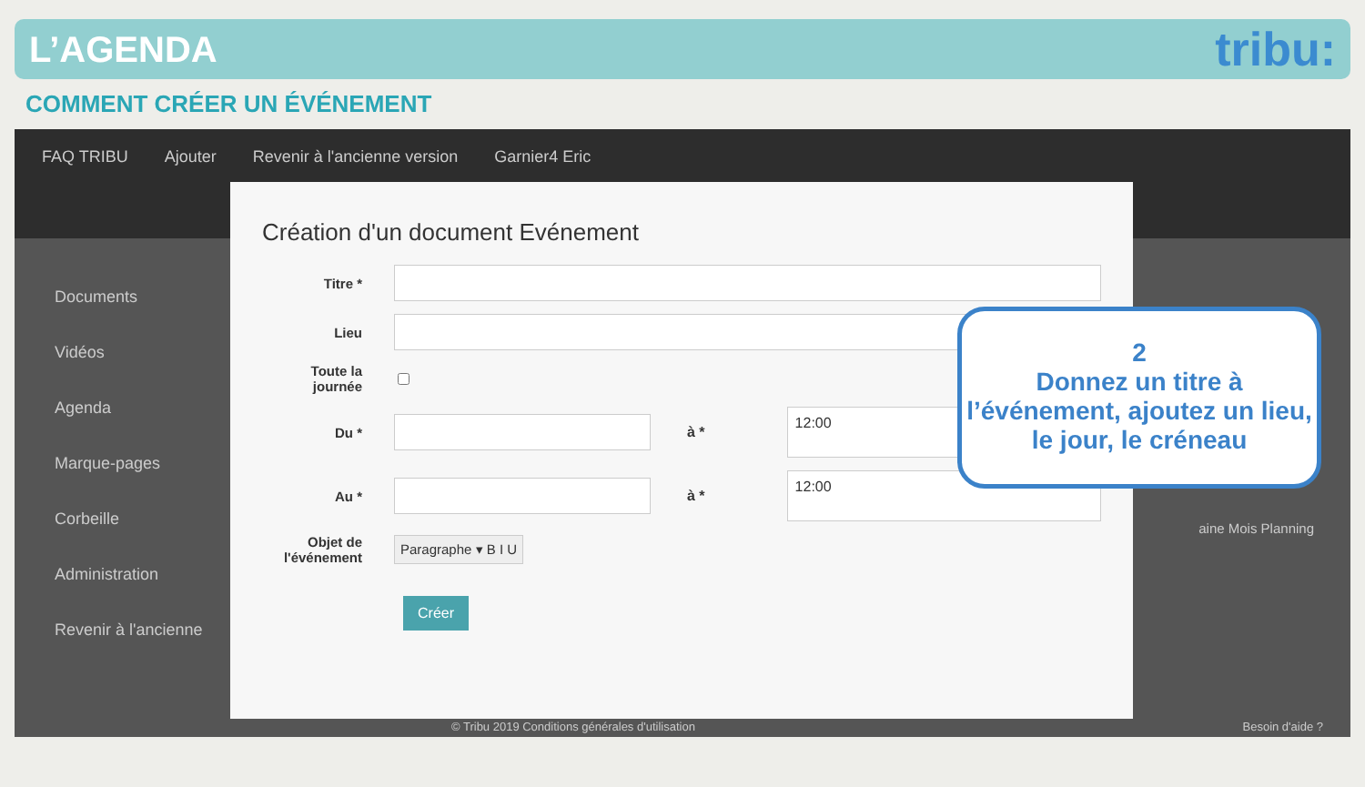L’AGENDA
tribu:
COMMENT CRÉER UN ÉVÉNEMENT
FAQ TRIBU Ajouter Revenir à l'ancienne version Garnier4 Eric
Documents
Vidéos
Agenda
Marque-pages
Corbeille
Administration
Revenir à l'ancienne
Création d'un document Evénement
Titre *
Lieu
Toute la journée
Du * à *
12:00
Au * à *
12:00
Objet de l'événement
Paragraphe ▾ B I U
Créer
2
Donnez un titre à l’événement, ajoutez un lieu, le jour, le créneau
© Tribu 2019 Conditions générales d'utilisation
Besoin d'aide ?
aine Mois Planning